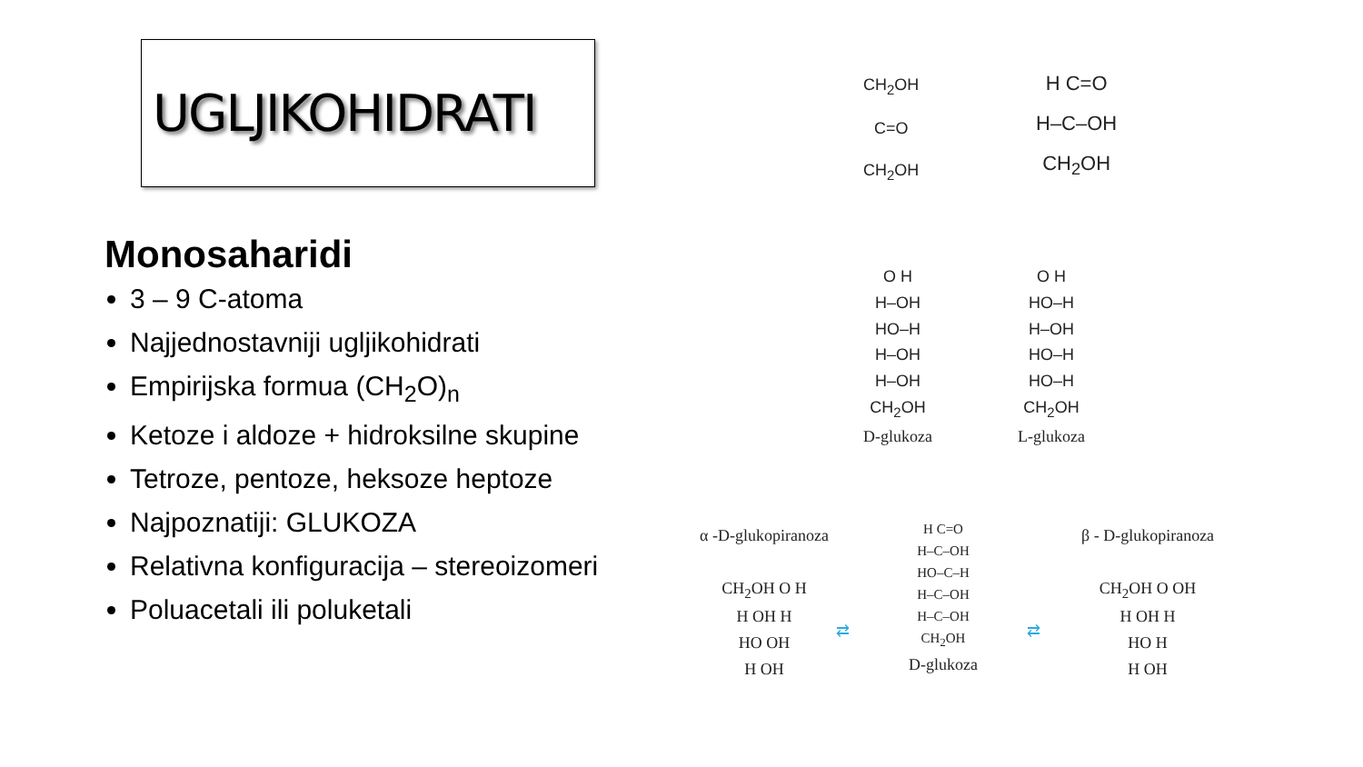UGLJIKOHIDRATI
Monosaharidi
3 – 9 C-atoma
Najjednostavniji ugljikohidrati
Empirijska formua (CH<sub>2</sub>O)<sub>n</sub>
Ketoze i aldoze + hidroksilne skupine
Tetroze, pentoze, heksoze heptoze
Najpoznatiji: GLUKOZA
Relativna konfiguracija – stereoizomeri
Poluacetali ili poluketali
CH<sub>2</sub>OH
C=O
CH<sub>2</sub>OH
H C=O
H–C–OH
CH<sub>2</sub>OH
O H
H–OH
HO–H
H–OH
H–OH
CH<sub>2</sub>OH
D-glukoza
O H
HO–H
H–OH
HO–H
HO–H
CH<sub>2</sub>OH
L-glukoza
α -D-glukopiranoza
CH<sub>2</sub>OH O H
H OH H
HO OH
H OH
H C=O
H–C–OH
HO–C–H
H–C–OH
H–C–OH
CH<sub>2</sub>OH
D-glukoza
β - D-glukopiranoza
CH<sub>2</sub>OH O OH
H OH H
HO H
H OH
⇄ ⇄